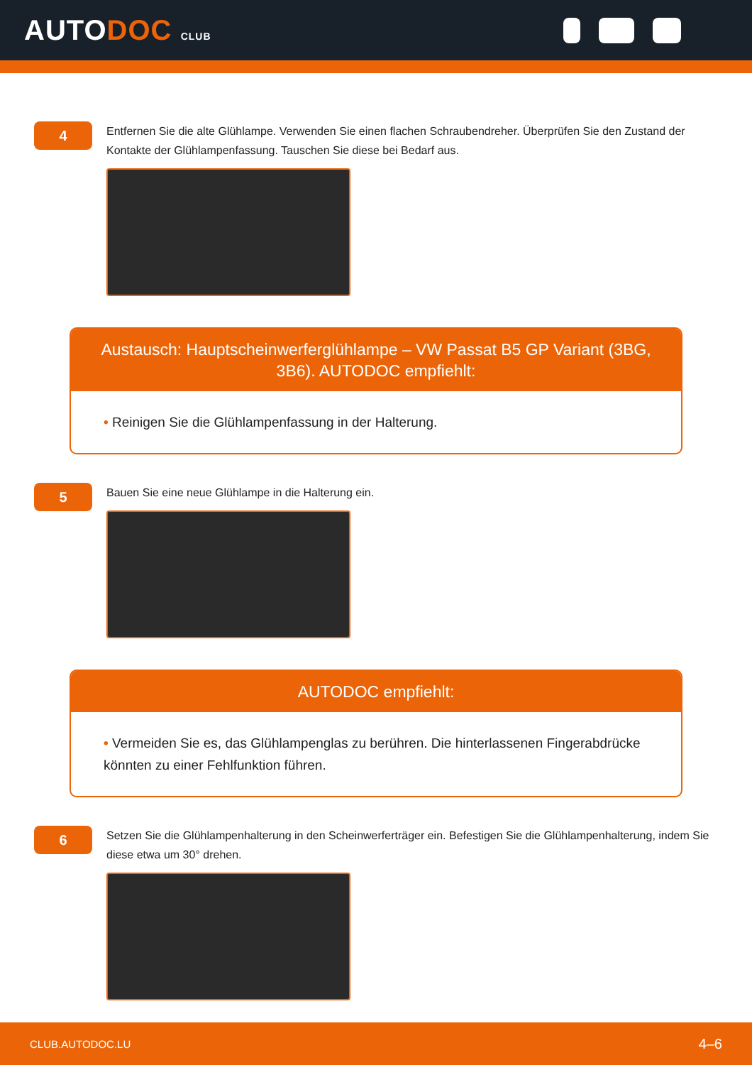AUTODOC CLUB
4
Entfernen Sie die alte Glühlampe. Verwenden Sie einen flachen Schraubendreher. Überprüfen Sie den Zustand der Kontakte der Glühlampenfassung. Tauschen Sie diese bei Bedarf aus.
Austausch: Hauptscheinwerferglühlampe – VW Passat B5 GP Variant (3BG, 3B6). AUTODOC empfiehlt:
• Reinigen Sie die Glühlampenfassung in der Halterung.
5
Bauen Sie eine neue Glühlampe in die Halterung ein.
AUTODOC empfiehlt:
• Vermeiden Sie es, das Glühlampenglas zu berühren. Die hinterlassenen Fingerabdrücke könnten zu einer Fehlfunktion führen.
6
Setzen Sie die Glühlampenhalterung in den Scheinwerferträger ein. Befestigen Sie die Glühlampenhalterung, indem Sie diese etwa um 30° drehen.
CLUB.AUTODOC.LU 4–6